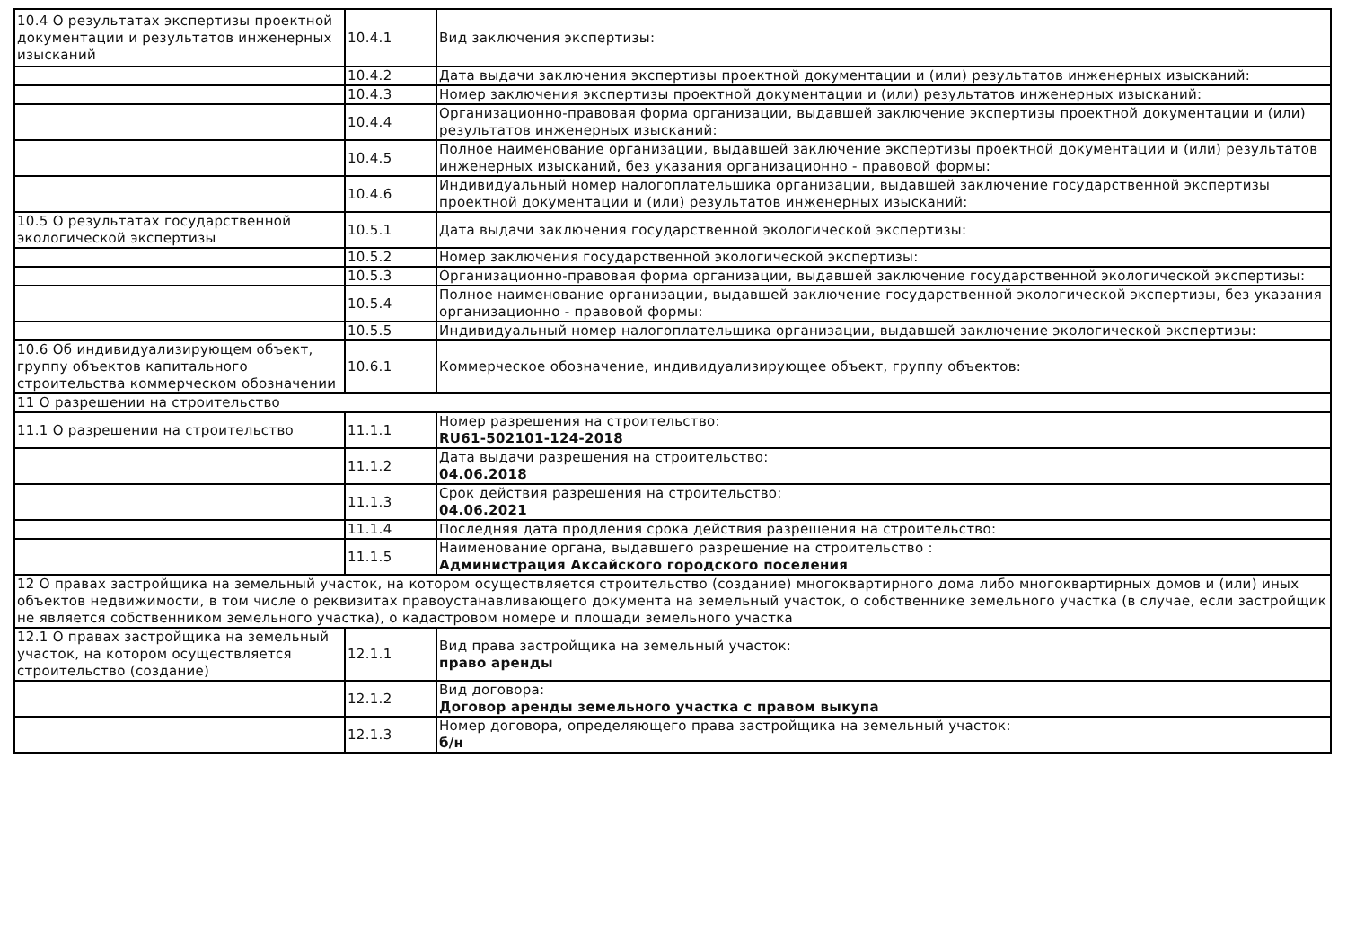| 10.4 О результатах экспертизы проектной документации и результатов инженерных изысканий | 10.4.1 | Вид заключения экспертизы: |
| | 10.4.2 | Дата выдачи заключения экспертизы проектной документации и (или) результатов инженерных изысканий: |
| | 10.4.3 | Номер заключения экспертизы проектной документации и (или) результатов инженерных изысканий: |
| | 10.4.4 | Организационно-правовая форма организации, выдавшей заключение экспертизы проектной документации и (или) результатов инженерных изысканий: |
| | 10.4.5 | Полное наименование организации, выдавшей заключение экспертизы проектной документации и (или) результатов инженерных изысканий, без указания организационно - правовой формы: |
| | 10.4.6 | Индивидуальный номер налогоплательщика организации, выдавшей заключение государственной экспертизы проектной документации и (или) результатов инженерных изысканий: |
| 10.5 О результатах государственной экологической экспертизы | 10.5.1 | Дата выдачи заключения государственной экологической экспертизы: |
| | 10.5.2 | Номер заключения государственной экологической экспертизы: |
| | 10.5.3 | Организационно-правовая форма организации, выдавшей заключение государственной экологической экспертизы: |
| | 10.5.4 | Полное наименование организации, выдавшей заключение государственной экологической экспертизы, без указания организационно - правовой формы: |
| | 10.5.5 | Индивидуальный номер налогоплательщика организации, выдавшей заключение экологической экспертизы: |
| 10.6 Об индивидуализирующем объект, группу объектов капитального строительства коммерческом обозначении | 10.6.1 | Коммерческое обозначение, индивидуализирующее объект, группу объектов: |
| 11 О разрешении на строительство | | |
| 11.1 О разрешении на строительство | 11.1.1 | Номер разрешения на строительство: RU61-502101-124-2018 |
| | 11.1.2 | Дата выдачи разрешения на строительство: 04.06.2018 |
| | 11.1.3 | Срок действия разрешения на строительство: 04.06.2021 |
| | 11.1.4 | Последняя дата продления срока действия разрешения на строительство: |
| | 11.1.5 | Наименование органа, выдавшего разрешение на строительство : Администрация Аксайского городского поселения |
| 12 О правах застройщика на земельный участок, на котором осуществляется строительство (создание) многоквартирного дома либо многоквартирных домов и (или) иных объектов недвижимости, в том числе о реквизитах правоустанавливающего документа на земельный участок, о собственнике земельного участка (в случае, если застройщик не является собственником земельного участка), о кадастровом номере и площади земельного участка | | |
| 12.1 О правах застройщика на земельный участок, на котором осуществляется строительство (создание) | 12.1.1 | Вид права застройщика на земельный участок: право аренды |
| | 12.1.2 | Вид договора: Договор аренды земельного участка с правом выкупа |
| | 12.1.3 | Номер договора, определяющего права застройщика на земельный участок: б/н |